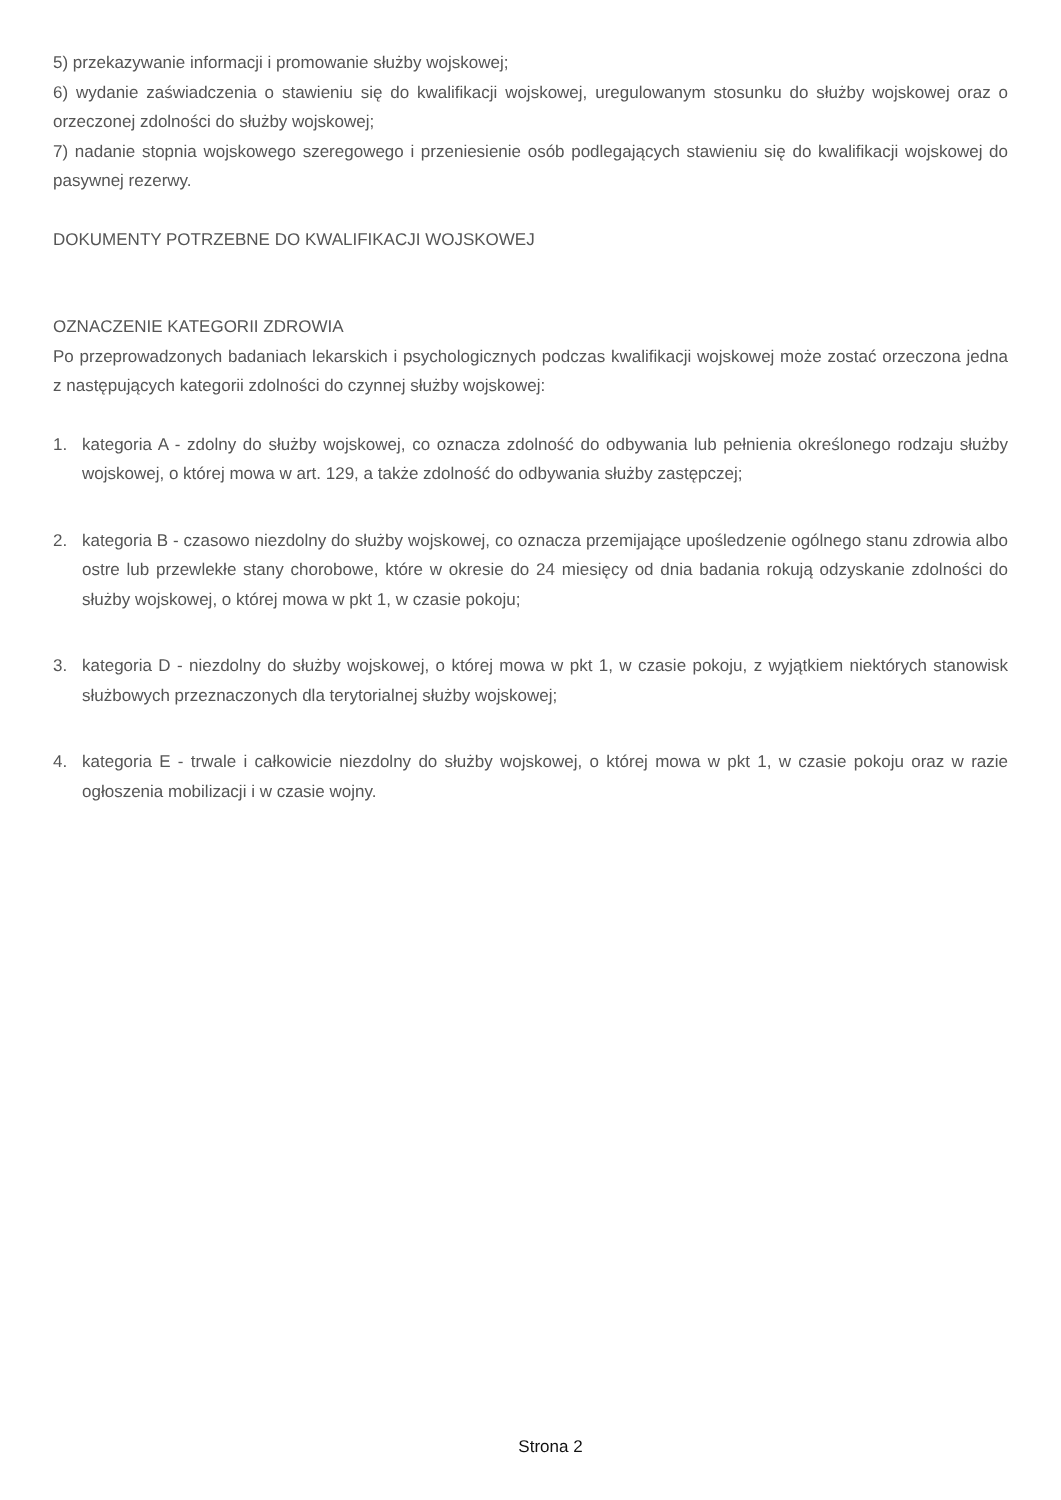5) przekazywanie informacji i promowanie służby wojskowej;
6) wydanie zaświadczenia o stawieniu się do kwalifikacji wojskowej, uregulowanym stosunku do służby wojskowej oraz o orzeczonej zdolności do służby wojskowej;
7) nadanie stopnia wojskowego szeregowego i przeniesienie osób podlegających stawieniu się do kwalifikacji wojskowej do pasywnej rezerwy.
DOKUMENTY POTRZEBNE DO KWALIFIKACJI WOJSKOWEJ
OZNACZENIE KATEGORII ZDROWIA
Po przeprowadzonych badaniach lekarskich i psychologicznych podczas kwalifikacji wojskowej może zostać orzeczona jedna z następujących kategorii zdolności do czynnej służby wojskowej:
1. kategoria A - zdolny do służby wojskowej, co oznacza zdolność do odbywania lub pełnienia określonego rodzaju służby wojskowej, o której mowa w art. 129, a także zdolność do odbywania służby zastępczej;
2. kategoria B - czasowo niezdolny do służby wojskowej, co oznacza przemijające upośledzenie ogólnego stanu zdrowia albo ostre lub przewlekłe stany chorobowe, które w okresie do 24 miesięcy od dnia badania rokują odzyskanie zdolności do służby wojskowej, o której mowa w pkt 1, w czasie pokoju;
3. kategoria D - niezdolny do służby wojskowej, o której mowa w pkt 1, w czasie pokoju, z wyjątkiem niektórych stanowisk służbowych przeznaczonych dla terytorialnej służby wojskowej;
4. kategoria E - trwale i całkowicie niezdolny do służby wojskowej, o której mowa w pkt 1, w czasie pokoju oraz w razie ogłoszenia mobilizacji i w czasie wojny.
Strona 2